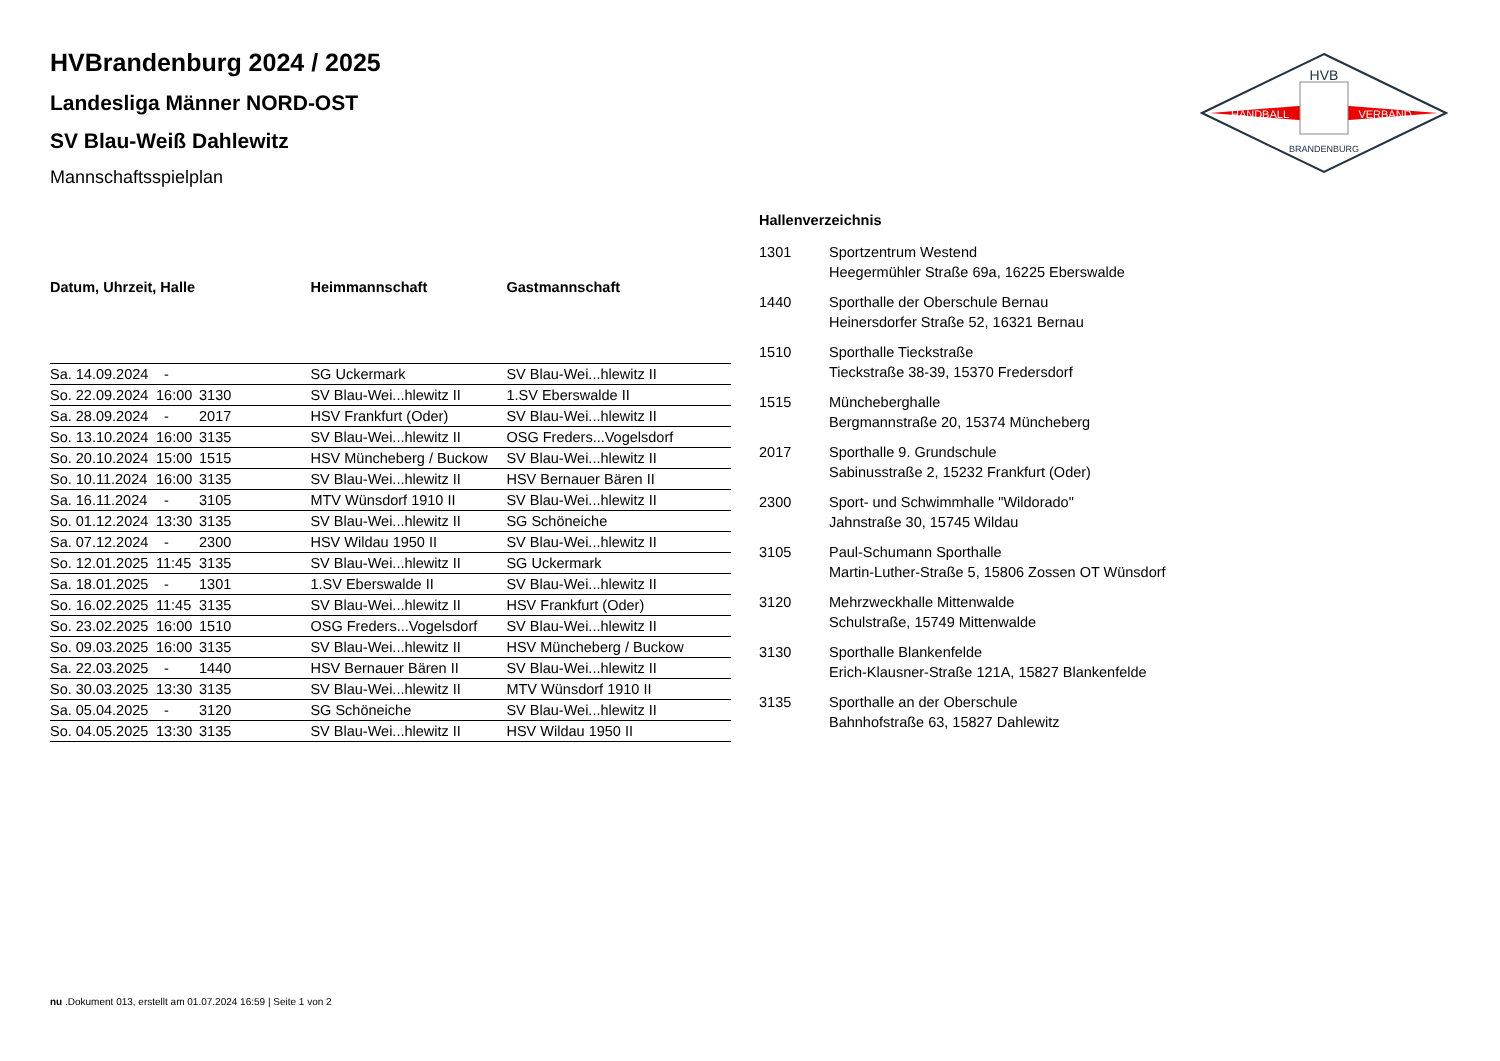HVB
HANDBALL
VERBAND
BRANDENBURG
HVBrandenburg 2024 / 2025
Landesliga Männer NORD-OST
SV Blau-Weiß Dahlewitz
Mannschaftsspielplan
| Datum, Uhrzeit, Halle | | | Heimmannschaft | Gastmannschaft |
| --- | --- | --- | --- | --- |
| Sa. 14.09.2024 | - | | SG Uckermark | SV Blau-Wei...hlewitz II |
| So. 22.09.2024 | 16:00 | 3130 | SV Blau-Wei...hlewitz II | 1.SV Eberswalde II |
| Sa. 28.09.2024 | - | 2017 | HSV Frankfurt (Oder) | SV Blau-Wei...hlewitz II |
| So. 13.10.2024 | 16:00 | 3135 | SV Blau-Wei...hlewitz II | OSG Freders...Vogelsdorf |
| So. 20.10.2024 | 15:00 | 1515 | HSV Müncheberg / Buckow | SV Blau-Wei...hlewitz II |
| So. 10.11.2024 | 16:00 | 3135 | SV Blau-Wei...hlewitz II | HSV Bernauer Bären II |
| Sa. 16.11.2024 | - | 3105 | MTV Wünsdorf 1910 II | SV Blau-Wei...hlewitz II |
| So. 01.12.2024 | 13:30 | 3135 | SV Blau-Wei...hlewitz II | SG Schöneiche |
| Sa. 07.12.2024 | - | 2300 | HSV Wildau 1950 II | SV Blau-Wei...hlewitz II |
| So. 12.01.2025 | 11:45 | 3135 | SV Blau-Wei...hlewitz II | SG Uckermark |
| Sa. 18.01.2025 | - | 1301 | 1.SV Eberswalde II | SV Blau-Wei...hlewitz II |
| So. 16.02.2025 | 11:45 | 3135 | SV Blau-Wei...hlewitz II | HSV Frankfurt (Oder) |
| So. 23.02.2025 | 16:00 | 1510 | OSG Freders...Vogelsdorf | SV Blau-Wei...hlewitz II |
| So. 09.03.2025 | 16:00 | 3135 | SV Blau-Wei...hlewitz II | HSV Müncheberg / Buckow |
| Sa. 22.03.2025 | - | 1440 | HSV Bernauer Bären II | SV Blau-Wei...hlewitz II |
| So. 30.03.2025 | 13:30 | 3135 | SV Blau-Wei...hlewitz II | MTV Wünsdorf 1910 II |
| Sa. 05.04.2025 | - | 3120 | SG Schöneiche | SV Blau-Wei...hlewitz II |
| So. 04.05.2025 | 13:30 | 3135 | SV Blau-Wei...hlewitz II | HSV Wildau 1950 II |
Hallenverzeichnis
| 1301 | Sportzentrum Westend Heegermühler Straße 69a, 16225 Eberswalde |
| 1440 | Sporthalle der Oberschule Bernau Heinersdorfer Straße 52, 16321 Bernau |
| 1510 | Sporthalle Tieckstraße Tieckstraße 38-39, 15370 Fredersdorf |
| 1515 | Müncheberghalle Bergmannstraße 20, 15374 Müncheberg |
| 2017 | Sporthalle 9. Grundschule Sabinusstraße 2, 15232 Frankfurt (Oder) |
| 2300 | Sport- und Schwimmhalle "Wildorado" Jahnstraße 30, 15745 Wildau |
| 3105 | Paul-Schumann Sporthalle Martin-Luther-Straße 5, 15806 Zossen OT Wünsdorf |
| 3120 | Mehrzweckhalle Mittenwalde Schulstraße, 15749 Mittenwalde |
| 3130 | Sporthalle Blankenfelde Erich-Klausner-Straße 121A, 15827 Blankenfelde |
| 3135 | Sporthalle an der Oberschule Bahnhofstraße 63, 15827 Dahlewitz |
nu .Dokument 013, erstellt am 01.07.2024 16:59 | Seite 1 von 2